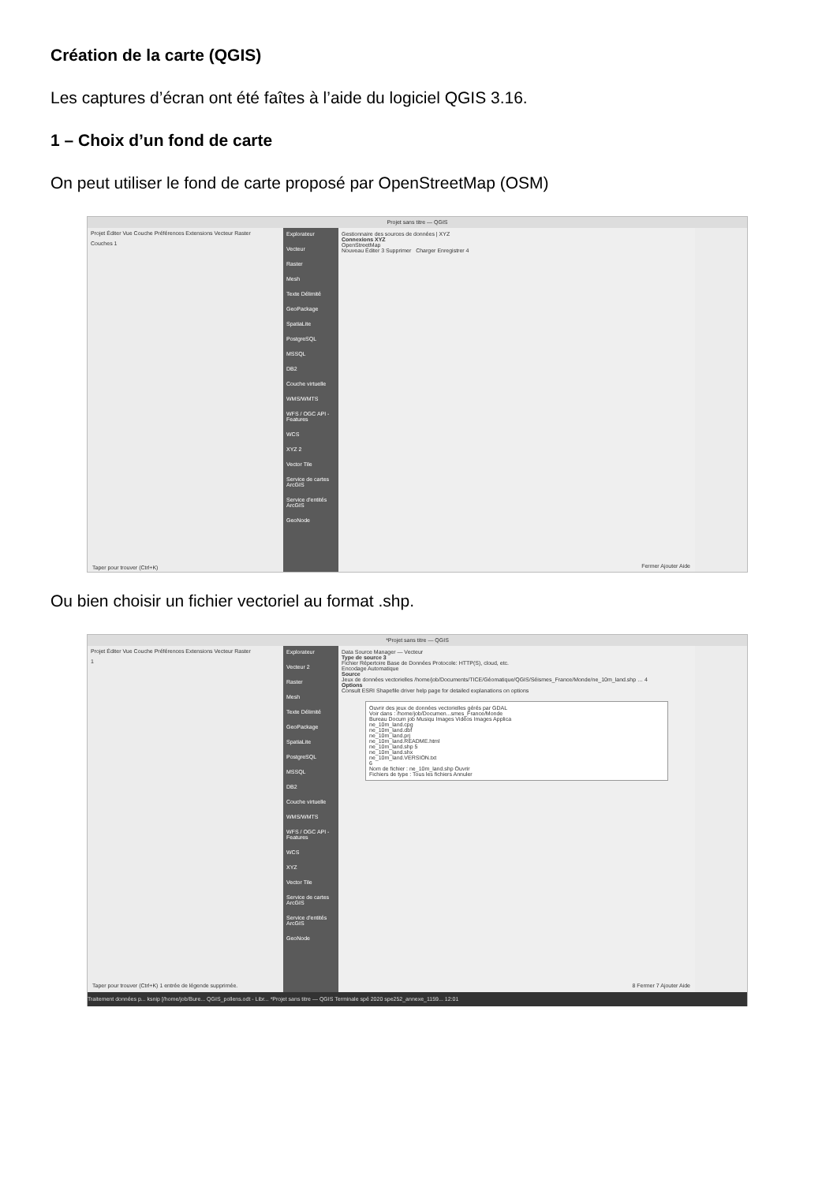Création de la carte (QGIS)
Les captures d’écran ont été faîtes à l’aide du logiciel QGIS 3.16.
1 – Choix d’un fond de carte
On peut utiliser le fond de carte proposé par OpenStreetMap (OSM)
Projet sans titre — QGIS
Projet Éditer Vue Couche Préférences Extensions Vecteur Raster
Couches 1
Explorateur
Vecteur
Raster
Mesh
Texte Délimité
GeoPackage
SpatiaLite
PostgreSQL
MSSQL
DB2
Couche virtuelle
WMS/WMTS
WFS / OGC API - Features
WCS
XYZ 2
Vector Tile
Service de cartes ArcGIS
Service d'entités ArcGIS
GeoNode
Gestionnaire des sources de données | XYZ
Connexions XYZ
OpenStreetMap
Nouveau Éditer 3 Supprimer Charger Enregistrer 4
Fermer Ajouter Aide
Taper pour trouver (Ctrl+K)
Ou bien choisir un fichier vectoriel au format .shp.
*Projet sans titre — QGIS
Projet Éditer Vue Couche Préférences Extensions Vecteur Raster
1
Explorateur
Vecteur 2
Raster
Mesh
Texte Délimité
GeoPackage
SpatiaLite
PostgreSQL
MSSQL
DB2
Couche virtuelle
WMS/WMTS
WFS / OGC API - Features
WCS
XYZ
Vector Tile
Service de cartes ArcGIS
Service d'entités ArcGIS
GeoNode
Data Source Manager — Vecteur
Type de source 3
Fichier Répertoire Base de Données Protocole: HTTP(S), cloud, etc.
Encodage Automatique
Source
Jeux de données vectorielles /home/job/Documents/TICE/Géomatique/QGIS/Séismes_France/Monde/ne_10m_land.shp … 4
Options
Consult ESRI Shapefile driver help page for detailed explanations on options
Ouvrir des jeux de données vectorielles gérés par GDAL
Voir dans : /home/job/Documen...smes_France/Monde
Bureau Docum job Musiqu Images Vidéos Images Applica
ne_10m_land.cpg
ne_10m_land.dbf
ne_10m_land.prj
ne_10m_land.README.html
ne_10m_land.shp 5
ne_10m_land.shx
ne_10m_land.VERSION.txt
6
Nom de fichier : ne_10m_land.shp Ouvrir
Fichiers de type : Tous les fichiers Annuler
8 Fermer 7 Ajouter Aide
Taper pour trouver (Ctrl+K) 1 entrée de légende supprimée.
Traitement données p... ksnip [/home/job/Bure... QGIS_pollens.odt - Libr... *Projet sans titre — QGIS Terminale spé 2020 spe252_annexe_1159... 12:01